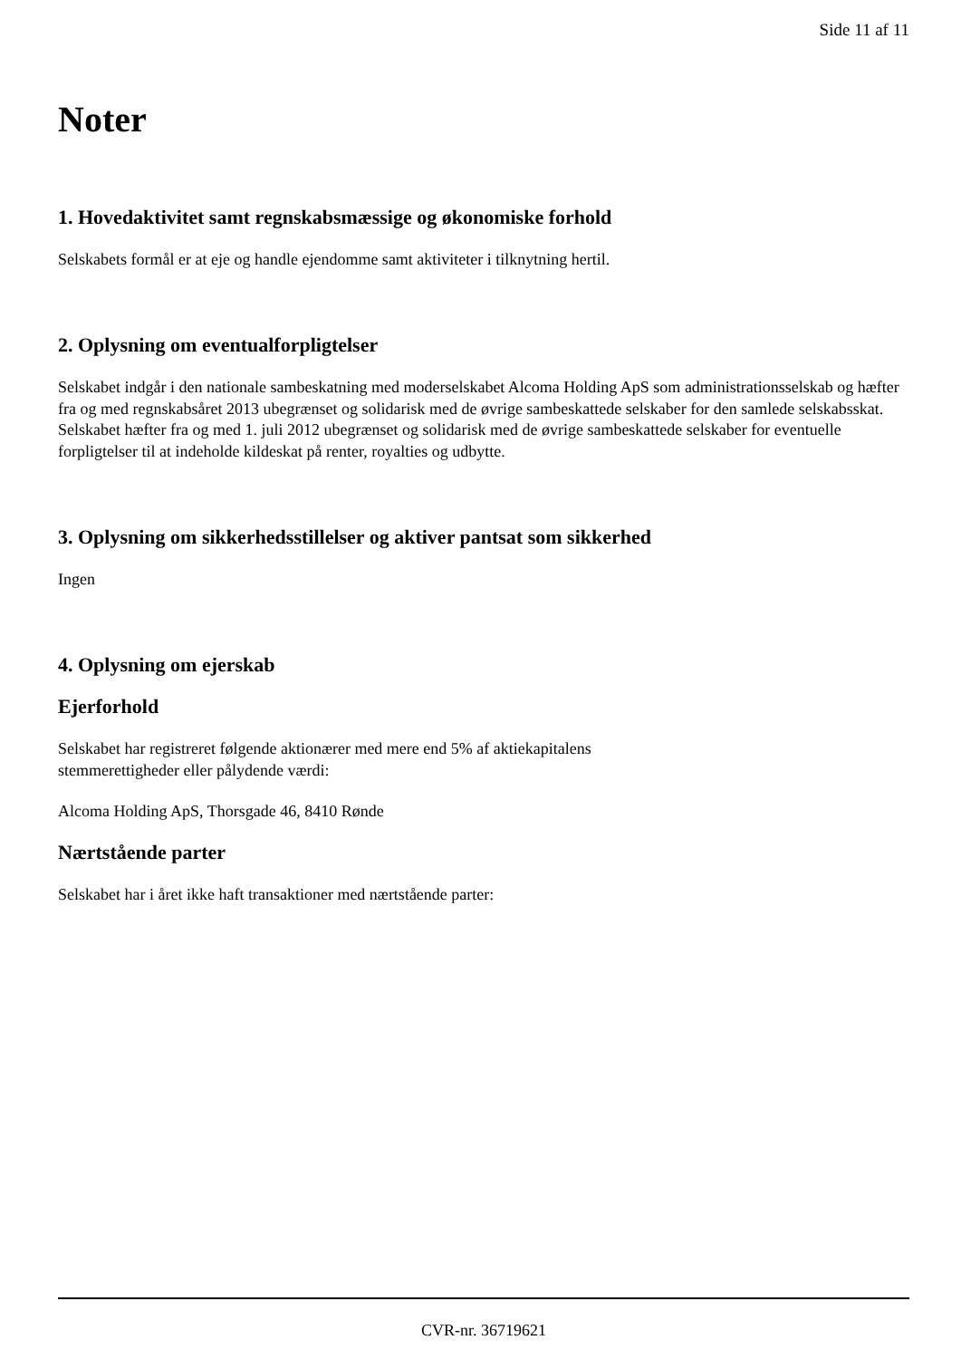Side 11 af 11
Noter
1. Hovedaktivitet samt regnskabsmæssige og økonomiske forhold
Selskabets formål er at eje og handle ejendomme samt aktiviteter i tilknytning hertil.
2. Oplysning om eventualforpligtelser
Selskabet indgår i den nationale sambeskatning med moderselskabet Alcoma Holding ApS som administrationsselskab og hæfter fra og med regnskabsåret 2013 ubegrænset og solidarisk med de øvrige sambeskattede selskaber for den samlede selskabsskat.
Selskabet hæfter fra og med 1. juli 2012 ubegrænset og solidarisk med de øvrige sambeskattede selskaber for eventuelle forpligtelser til at indeholde kildeskat på renter, royalties og udbytte.
3. Oplysning om sikkerhedsstillelser og aktiver pantsat som sikkerhed
Ingen
4. Oplysning om ejerskab
Ejerforhold
Selskabet har registreret følgende aktionærer med mere end 5% af aktiekapitalens
stemmerettigheder eller pålydende værdi:
Alcoma Holding ApS, Thorsgade 46, 8410 Rønde
Nærtstående parter
Selskabet har i året ikke haft transaktioner med nærtstående parter:
CVR-nr. 36719621